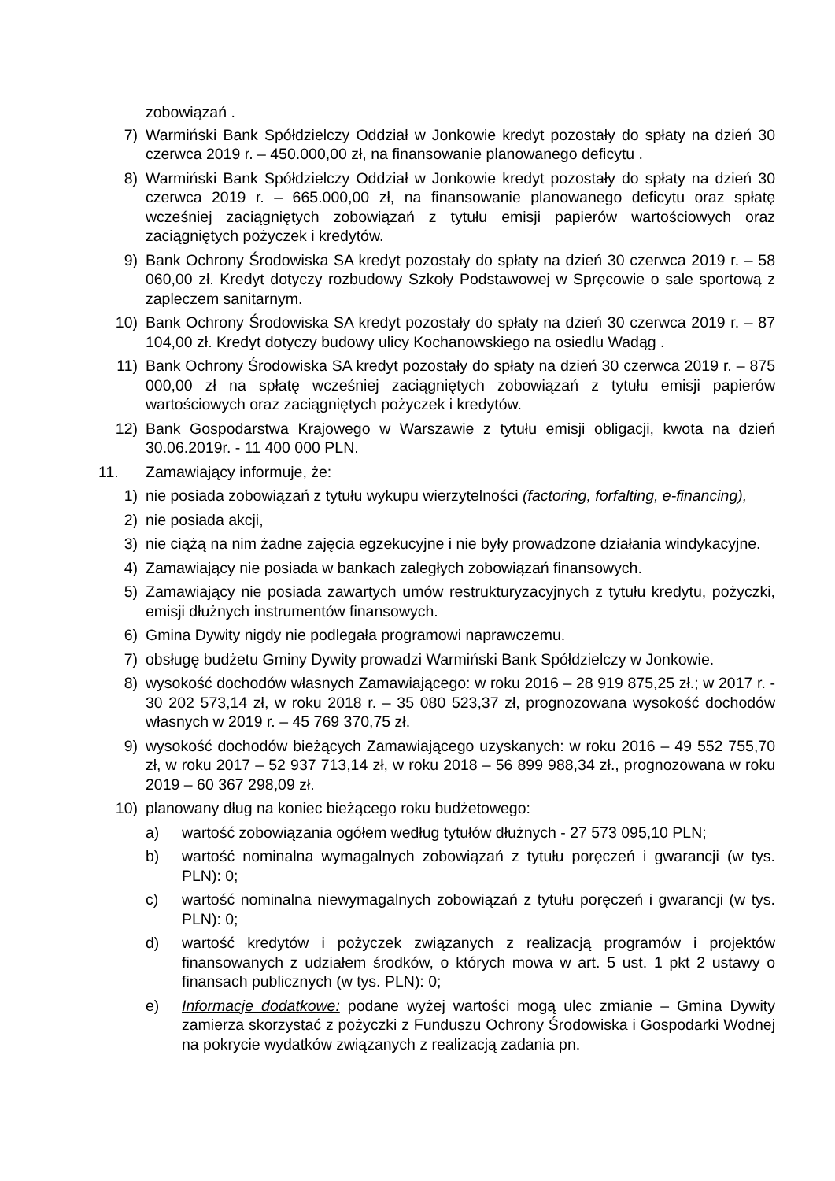zobowiązań .
7) Warmiński Bank Spółdzielczy Oddział w Jonkowie kredyt pozostały do spłaty na dzień 30 czerwca 2019 r. – 450.000,00 zł, na finansowanie planowanego deficytu .
8) Warmiński Bank Spółdzielczy Oddział w Jonkowie kredyt pozostały do spłaty na dzień 30 czerwca 2019 r. – 665.000,00 zł, na finansowanie planowanego deficytu oraz spłatę wcześniej zaciągniętych zobowiązań z tytułu emisji papierów wartościowych oraz zaciągniętych pożyczek i kredytów.
9) Bank Ochrony Środowiska SA kredyt pozostały do spłaty na dzień 30 czerwca 2019 r. – 58 060,00 zł. Kredyt dotyczy rozbudowy Szkoły Podstawowej w Spręcowie o sale sportową z zapleczem sanitarnym.
10) Bank Ochrony Środowiska SA kredyt pozostały do spłaty na dzień 30 czerwca 2019 r. – 87 104,00 zł. Kredyt dotyczy budowy ulicy Kochanowskiego na osiedlu Wadąg .
11) Bank Ochrony Środowiska SA kredyt pozostały do spłaty na dzień 30 czerwca 2019 r. – 875 000,00 zł na spłatę wcześniej zaciągniętych zobowiązań z tytułu emisji papierów wartościowych oraz zaciągniętych pożyczek i kredytów.
12) Bank Gospodarstwa Krajowego w Warszawie z tytułu emisji obligacji, kwota na dzień 30.06.2019r. - 11 400 000 PLN.
11. Zamawiający informuje, że:
1) nie posiada zobowiązań z tytułu wykupu wierzytelności (factoring, forfalting, e-financing),
2) nie posiada akcji,
3) nie ciążą na nim żadne zajęcia egzekucyjne i nie były prowadzone działania windykacyjne.
4) Zamawiający nie posiada w bankach zaległych zobowiązań finansowych.
5) Zamawiający nie posiada zawartych umów restrukturyzacyjnych z tytułu kredytu, pożyczki, emisji dłużnych instrumentów finansowych.
6) Gmina Dywity nigdy nie podlegała programowi naprawczemu.
7) obsługę budżetu Gminy Dywity prowadzi Warmiński Bank Spółdzielczy w Jonkowie.
8) wysokość dochodów własnych Zamawiającego: w roku 2016 – 28 919 875,25 zł.; w 2017 r. - 30 202 573,14 zł, w roku 2018 r. – 35 080 523,37 zł, prognozowana wysokość dochodów własnych w 2019 r. – 45 769 370,75 zł.
9) wysokość dochodów bieżących Zamawiającego uzyskanych: w roku 2016 – 49 552 755,70 zł, w roku 2017 – 52 937 713,14 zł, w roku 2018 – 56 899 988,34 zł., prognozowana w roku 2019 – 60 367 298,09 zł.
10) planowany dług na koniec bieżącego roku budżetowego:
a) wartość zobowiązania ogółem według tytułów dłużnych - 27 573 095,10 PLN;
b) wartość nominalna wymagalnych zobowiązań z tytułu poręczeń i gwarancji (w tys. PLN): 0;
c) wartość nominalna niewymagalnych zobowiązań z tytułu poręczeń i gwarancji (w tys. PLN): 0;
d) wartość kredytów i pożyczek związanych z realizacją programów i projektów finansowanych z udziałem środków, o których mowa w art. 5 ust. 1 pkt 2 ustawy o finansach publicznych (w tys. PLN): 0;
e) Informacje dodatkowe: podane wyżej wartości mogą ulec zmianie – Gmina Dywity zamierza skorzystać z pożyczki z Funduszu Ochrony Środowiska i Gospodarki Wodnej na pokrycie wydatków związanych z realizacją zadania pn.